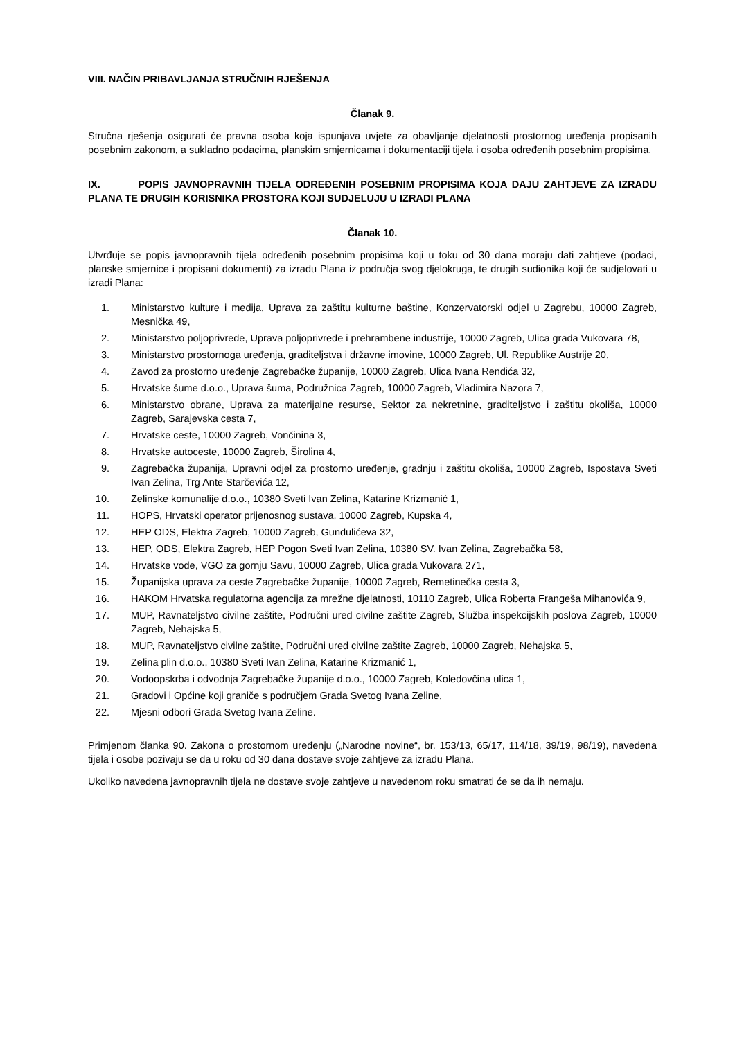VIII. NAČIN PRIBAVLJANJA STRUČNIH RJEŠENJA
Članak 9.
Stručna rješenja osigurati će pravna osoba koja ispunjava uvjete za obavljanje djelatnosti prostornog uređenja propisanih posebnim zakonom, a sukladno podacima, planskim smjernicama i dokumentaciji tijela i osoba određenih posebnim propisima.
IX. POPIS JAVNOPRAVNIH TIJELA ODREĐENIH POSEBNIM PROPISIMA KOJA DAJU ZAHTJEVE ZA IZRADU PLANA TE DRUGIH KORISNIKA PROSTORA KOJI SUDJELUJU U IZRADI PLANA
Članak 10.
Utvrđuje se popis javnopravnih tijela određenih posebnim propisima koji u toku od 30 dana moraju dati zahtjeve (podaci, planske smjernice i propisani dokumenti) za izradu Plana iz područja svog djelokruga, te drugih sudionika koji će sudjelovati u izradi Plana:
1. Ministarstvo kulture i medija, Uprava za zaštitu kulturne baštine, Konzervatorski odjel u Zagrebu, 10000 Zagreb, Mesnička 49,
2. Ministarstvo poljoprivrede, Uprava poljoprivrede i prehrambene industrije, 10000 Zagreb, Ulica grada Vukovara 78,
3. Ministarstvo prostornoga uređenja, graditeljstva i državne imovine, 10000 Zagreb, Ul. Republike Austrije 20,
4. Zavod za prostorno uređenje Zagrebačke županije, 10000 Zagreb, Ulica Ivana Rendića 32,
5. Hrvatske šume d.o.o., Uprava šuma, Podružnica Zagreb, 10000 Zagreb, Vladimira Nazora 7,
6. Ministarstvo obrane, Uprava za materijalne resurse, Sektor za nekretnine, graditeljstvo i zaštitu okoliša, 10000 Zagreb, Sarajevska cesta 7,
7. Hrvatske ceste, 10000 Zagreb, Vončinina 3,
8. Hrvatske autoceste, 10000 Zagreb, Širolina 4,
9. Zagrebačka županija, Upravni odjel za prostorno uređenje, gradnju i zaštitu okoliša, 10000 Zagreb, Ispostava Sveti Ivan Zelina, Trg Ante Starčevića 12,
10. Zelinske komunalije d.o.o., 10380 Sveti Ivan Zelina, Katarine Krizmanić 1,
11. HOPS, Hrvatski operator prijenosnog sustava, 10000 Zagreb, Kupska 4,
12. HEP ODS, Elektra Zagreb, 10000 Zagreb, Gundulićeva 32,
13. HEP, ODS, Elektra Zagreb, HEP Pogon Sveti Ivan Zelina, 10380 SV. Ivan Zelina, Zagrebačka 58,
14. Hrvatske vode, VGO za gornju Savu, 10000 Zagreb, Ulica grada Vukovara 271,
15. Županijska uprava za ceste Zagrebačke županije, 10000 Zagreb, Remetinečka cesta 3,
16. HAKOM Hrvatska regulatorna agencija za mrežne djelatnosti, 10110 Zagreb, Ulica Roberta Frangeša Mihanovića 9,
17. MUP, Ravnateljstvo civilne zaštite, Područni ured civilne zaštite Zagreb, Služba inspekcijskih poslova Zagreb, 10000 Zagreb, Nehajska 5,
18. MUP, Ravnateljstvo civilne zaštite, Područni ured civilne zaštite Zagreb, 10000 Zagreb, Nehajska 5,
19. Zelina plin d.o.o., 10380 Sveti Ivan Zelina, Katarine Krizmanić 1,
20. Vodoopskrba i odvodnja Zagrebačke županije d.o.o., 10000 Zagreb, Koledovčina ulica 1,
21. Gradovi i Općine koji graniče s područjem Grada Svetog Ivana Zeline,
22. Mjesni odbori Grada Svetog Ivana Zeline.
Primjenom članka 90. Zakona o prostornom uređenju („Narodne novine“, br. 153/13, 65/17, 114/18, 39/19, 98/19), navedena tijela i osobe pozivaju se da u roku od 30 dana dostave svoje zahtjeve za izradu Plana.
Ukoliko navedena javnopravnih tijela ne dostave svoje zahtjeve u navedenom roku smatrati će se da ih nemaju.